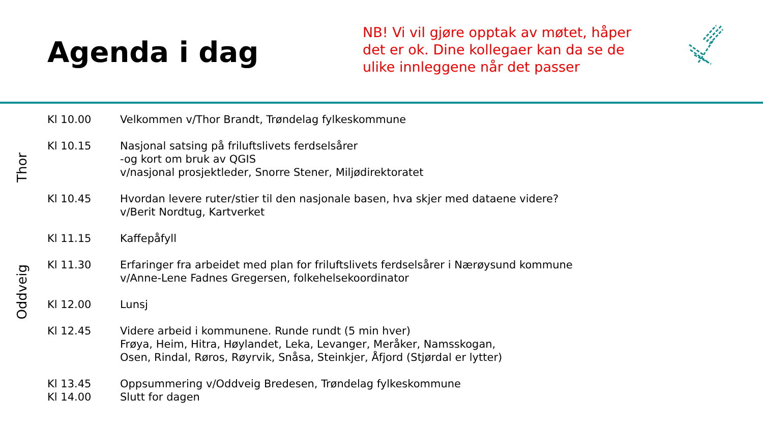Agenda i dag
NB! Vi vil gjøre opptak av møtet, håper det er ok. Dine kollegaer kan da se de ulike innleggene når det passer
Thor
Oddveig
| Kl 10.00 | Velkommen v/Thor Brandt, Trøndelag fylkeskommune |
| Kl 10.15 | Nasjonal satsing på friluftslivets ferdselsårer -og kort om bruk av QGIS v/nasjonal prosjektleder, Snorre Stener, Miljødirektoratet |
| Kl 10.45 | Hvordan levere ruter/stier til den nasjonale basen, hva skjer med dataene videre? v/Berit Nordtug, Kartverket |
| Kl 11.15 | Kaffepåfyll |
| Kl 11.30 | Erfaringer fra arbeidet med plan for friluftslivets ferdselsårer i Nærøysund kommune v/Anne-Lene Fadnes Gregersen, folkehelsekoordinator |
| Kl 12.00 | Lunsj |
| Kl 12.45 | Videre arbeid i kommunene. Runde rundt (5 min hver) Frøya, Heim, Hitra, Høylandet, Leka, Levanger, Meråker, Namsskogan, Osen, Rindal, Røros, Røyrvik, Snåsa, Steinkjer, Åfjord (Stjørdal er lytter) |
| Kl 13.45 | Oppsummering v/Oddveig Bredesen, Trøndelag fylkeskommune |
| Kl 14.00 | Slutt for dagen |